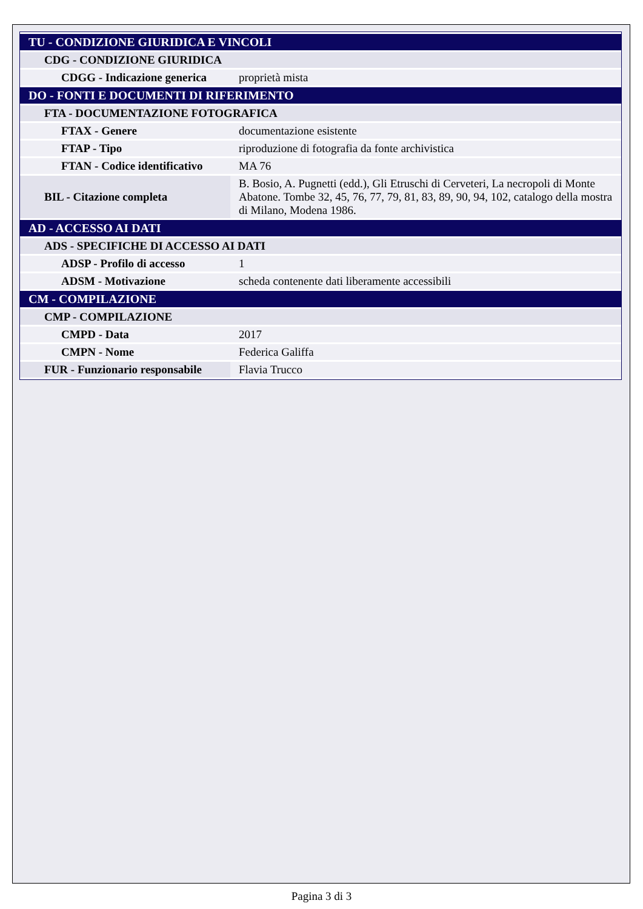| TU - CONDIZIONE GIURIDICA E VINCOLI | |
| CDG - CONDIZIONE GIURIDICA | |
| CDGG - Indicazione generica | proprietà mista |
| DO - FONTI E DOCUMENTI DI RIFERIMENTO | |
| FTA - DOCUMENTAZIONE FOTOGRAFICA | |
| FTAX - Genere | documentazione esistente |
| FTAP - Tipo | riproduzione di fotografia da fonte archivistica |
| FTAN - Codice identificativo | MA 76 |
| BIL - Citazione completa | B. Bosio, A. Pugnetti (edd.), Gli Etruschi di Cerveteri, La necropoli di Monte Abatone. Tombe 32, 45, 76, 77, 79, 81, 83, 89, 90, 94, 102, catalogo della mostra di Milano, Modena 1986. |
| AD - ACCESSO AI DATI | |
| ADS - SPECIFICHE DI ACCESSO AI DATI | |
| ADSP - Profilo di accesso | 1 |
| ADSM - Motivazione | scheda contenente dati liberamente accessibili |
| CM - COMPILAZIONE | |
| CMP - COMPILAZIONE | |
| CMPD - Data | 2017 |
| CMPN - Nome | Federica Galiffa |
| FUR - Funzionario responsabile | Flavia Trucco |
Pagina 3 di 3